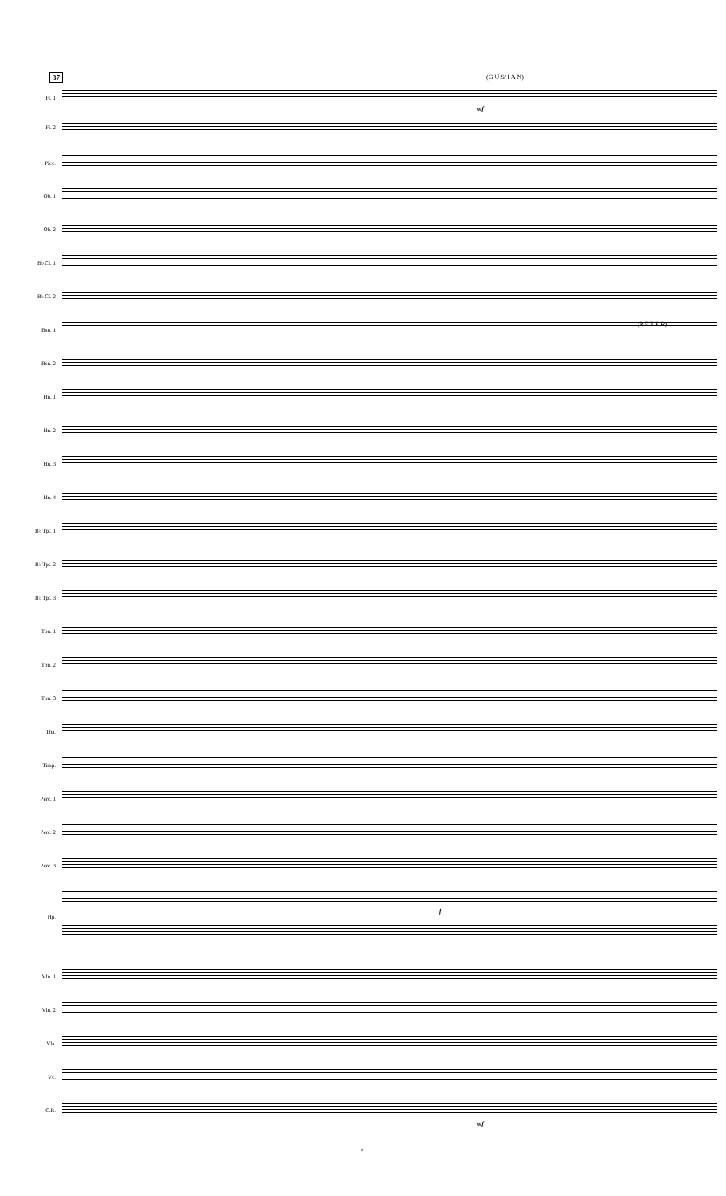37 (G U S/ I A N)
(P E T E R)
Fl. 1
Fl. 2
Picc.
Ob. 1
Ob. 2
B♭ Cl. 1
B♭ Cl. 2
Bsn. 1
Bsn. 2
Hn. 1
Hn. 2
Hn. 3
Hn. 4
B♭ Tpt. 1
B♭ Tpt. 2
B♭ Tpt. 3
Tbn. 1
Tbn. 2
Tbn. 3
Tba.
Timp.
Perc. 1
Perc. 2
Perc. 3
Hp.
Vln. 1
Vln. 2
Vla.
Vc.
C.B.
mf
f
mf
8